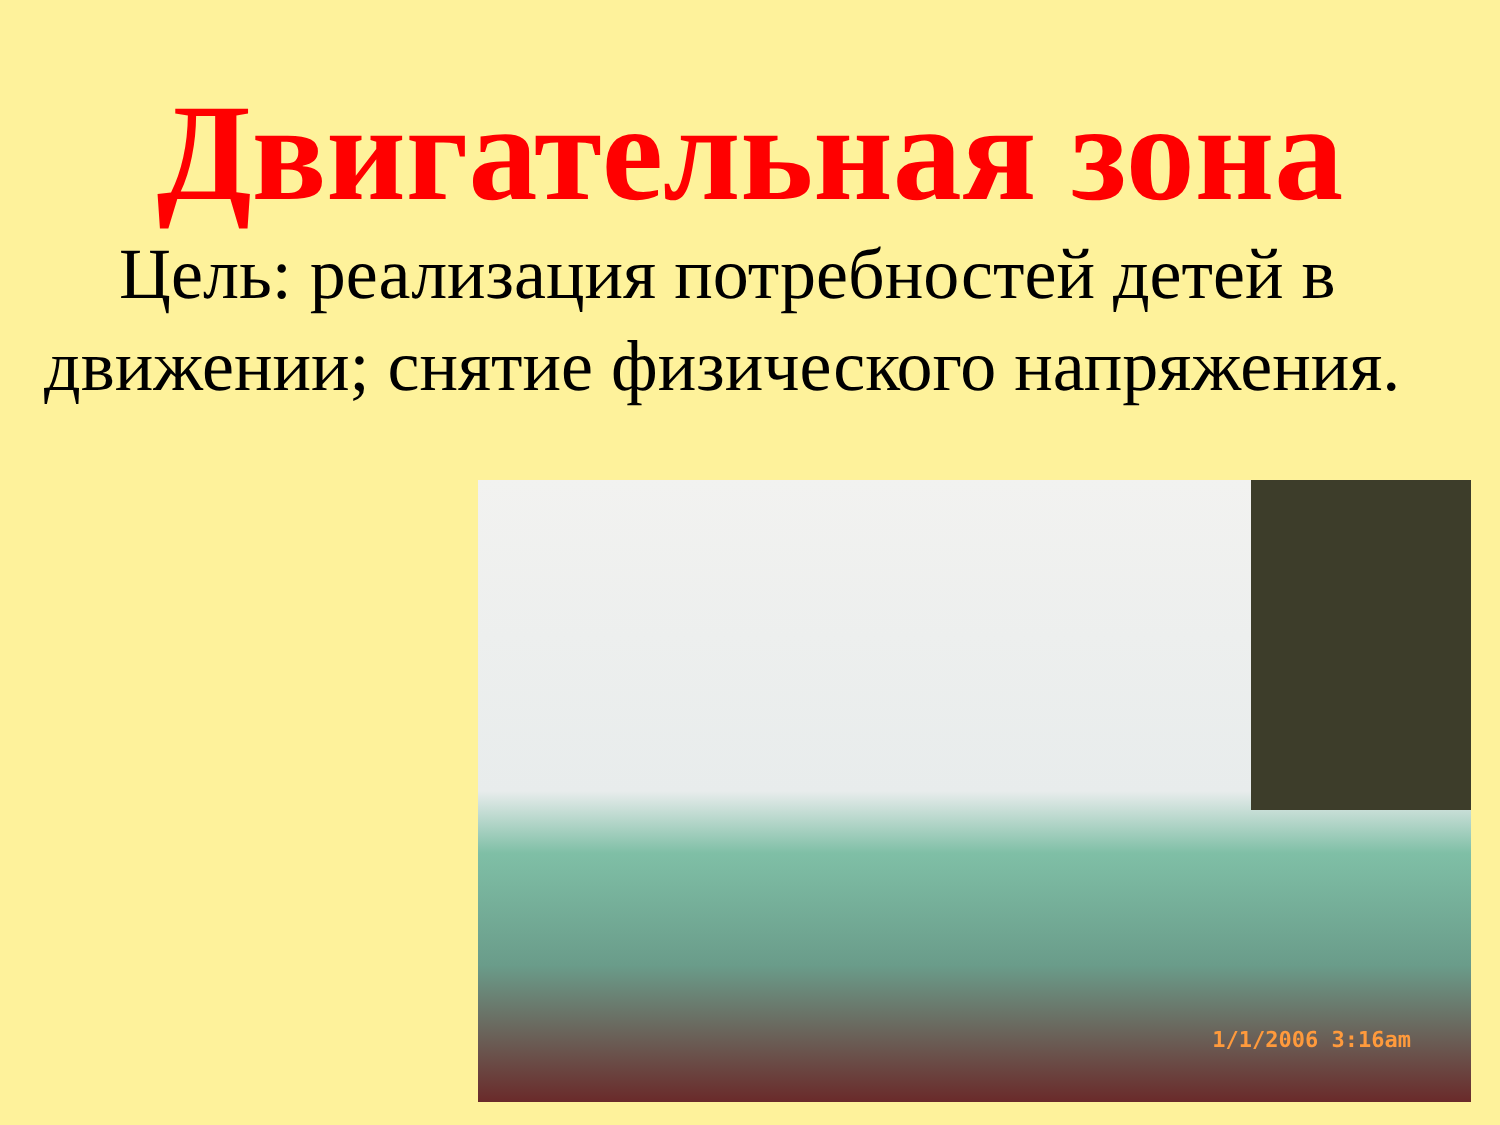Двигательная зона
Цель: реализация потребностей детей в движении; снятие физического напряжения.
1/1/2006 3:16am